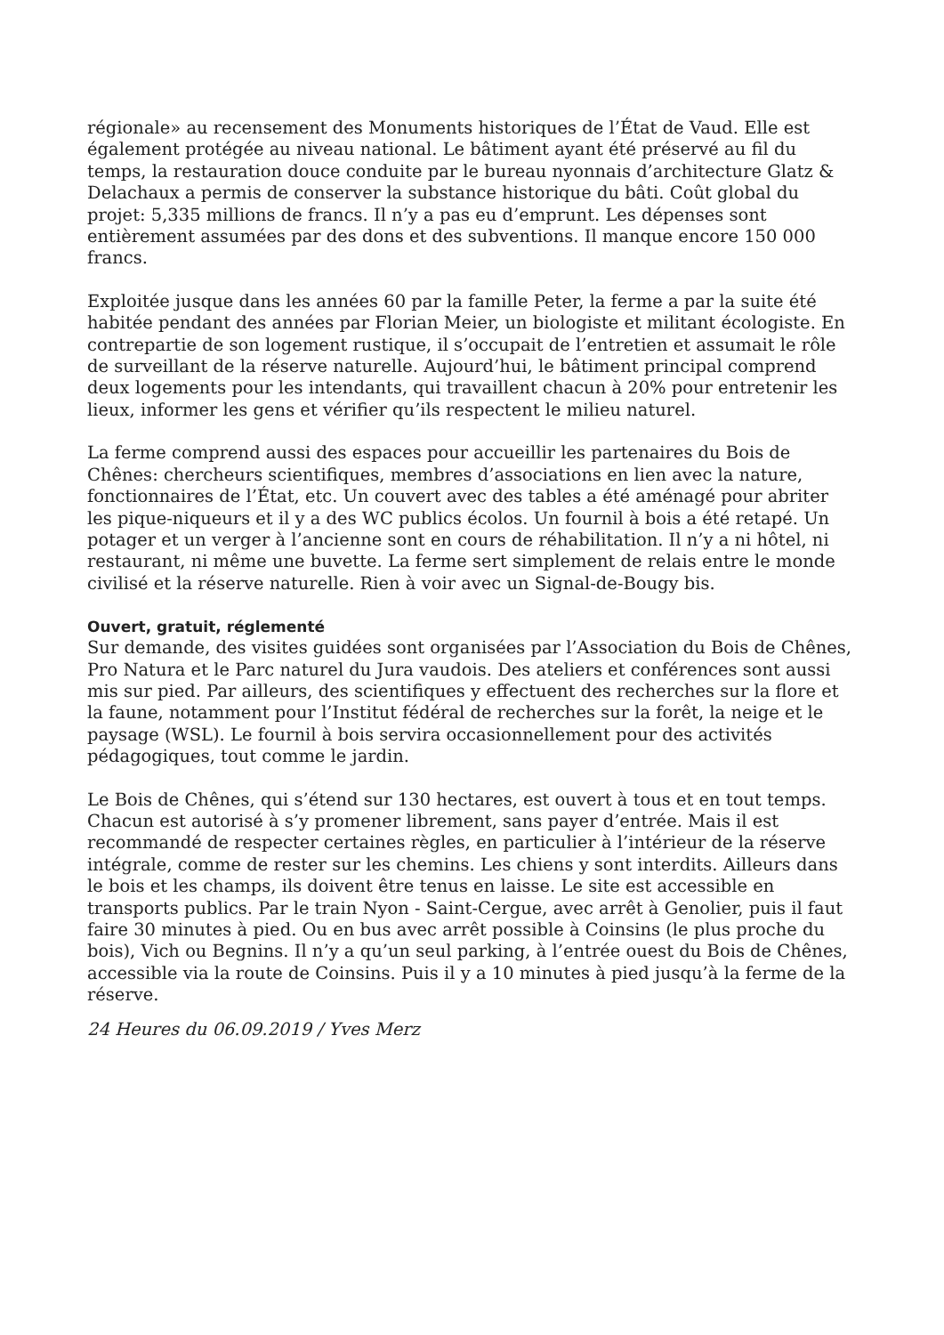régionale» au recensement des Monuments historiques de l’État de Vaud. Elle est également protégée au niveau national. Le bâtiment ayant été préservé au fil du temps, la restauration douce conduite par le bureau nyonnais d’architecture Glatz & Delachaux a permis de conserver la substance historique du bâti. Coût global du projet: 5,335 millions de francs. Il n’y a pas eu d’emprunt. Les dépenses sont entièrement assumées par des dons et des subventions. Il manque encore 150 000 francs.
Exploitée jusque dans les années 60 par la famille Peter, la ferme a par la suite été habitée pendant des années par Florian Meier, un biologiste et militant écologiste. En contrepartie de son logement rustique, il s’occupait de l’entretien et assumait le rôle de surveillant de la réserve naturelle. Aujourd’hui, le bâtiment principal comprend deux logements pour les intendants, qui travaillent chacun à 20% pour entretenir les lieux, informer les gens et vérifier qu’ils respectent le milieu naturel.
La ferme comprend aussi des espaces pour accueillir les partenaires du Bois de Chênes: chercheurs scientifiques, membres d’associations en lien avec la nature, fonctionnaires de l’État, etc. Un couvert avec des tables a été aménagé pour abriter les pique-niqueurs et il y a des WC publics écolos. Un fournil à bois a été retapé. Un potager et un verger à l’ancienne sont en cours de réhabilitation. Il n’y a ni hôtel, ni restaurant, ni même une buvette. La ferme sert simplement de relais entre le monde civilisé et la réserve naturelle. Rien à voir avec un Signal-de-Bougy bis.
Ouvert, gratuit, réglementé
Sur demande, des visites guidées sont organisées par l’Association du Bois de Chênes, Pro Natura et le Parc naturel du Jura vaudois. Des ateliers et conférences sont aussi mis sur pied. Par ailleurs, des scientifiques y effectuent des recherches sur la flore et la faune, notamment pour l’Institut fédéral de recherches sur la forêt, la neige et le paysage (WSL). Le fournil à bois servira occasionnellement pour des activités pédagogiques, tout comme le jardin.
Le Bois de Chênes, qui s’étend sur 130 hectares, est ouvert à tous et en tout temps. Chacun est autorisé à s’y promener librement, sans payer d’entrée. Mais il est recommandé de respecter certaines règles, en particulier à l’intérieur de la réserve intégrale, comme de rester sur les chemins. Les chiens y sont interdits. Ailleurs dans le bois et les champs, ils doivent être tenus en laisse. Le site est accessible en transports publics. Par le train Nyon - Saint-Cergue, avec arrêt à Genolier, puis il faut faire 30 minutes à pied. Ou en bus avec arrêt possible à Coinsins (le plus proche du bois), Vich ou Begnins. Il n’y a qu’un seul parking, à l’entrée ouest du Bois de Chênes, accessible via la route de Coinsins. Puis il y a 10 minutes à pied jusqu’à la ferme de la réserve.
24 Heures du 06.09.2019 / Yves Merz